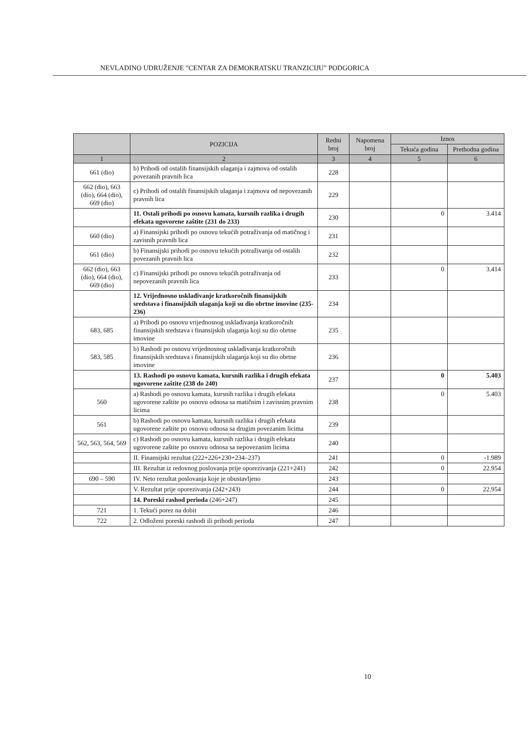NEVLADINO UDRUŽENJE "CENTAR ZA DEMOKRATSKU TRANZICIJU" PODGORICA
| | POZICIJA | Redni broj | Napomena broj | Iznos | |
| --- | --- | --- | --- | --- | --- |
| | | | | Tekuća godina | Prethodna godina |
| 1 | 2 | 3 | 4 | 5 | 6 |
| 661 (dio) | b) Prihodi od ostalih finansijskih ulaganja i zajmova od ostalih povezanih pravnih lica | 228 | | | |
| 662 (dio), 663 (dio), 664 (dio), 669 (dio) | c) Prihodi od ostalih finansijskih ulaganja i zajmova od nepovezanih pravnih lica | 229 | | | |
| | 11. Ostali prihodi po osnovu kamata, kursnih razlika i drugih efekata ugovorene zaštite (231 do 233) | 230 | | 0 | 3.414 |
| 660 (dio) | a) Finansijski prihodi po osnovu tekućih potraživanja od matičnog i zavisnih pravnih lica | 231 | | | |
| 661 (dio) | b) Finansijski prihodi po osnovu tekućih potraživanja od ostalih povezanih pravnih lica | 232 | | | |
| 662 (dio), 663 (dio), 664 (dio), 669 (dio) | c) Finansijski prihodi po osnovu tekućih potraživanja od nepovezanih pravnih lica | 233 | | 0 | 3.414 |
| | 12. Vrijednosno usklađivanje kratkoročnih finansijskih sredstava i finansijskih ulaganja koji su dio obrtne imovine (235- 236) | 234 | | | |
| 683, 685 | a) Prihodi po osnovu vrijednosnog usklađivanja kratkoročnih finansijskih sredstava i finansijskih ulaganja koji su dio obrtne imovine | 235 | | | |
| 583, 585 | b) Rashodi po osnovu vrijednosnog usklađivanja kratkoročnih finansijskih sredstava i finansijskih ulaganja koji su dio obrtne imovine | 236 | | | |
| | 13. Rashodi po osnovu kamata, kursnih razlika i drugih efekata ugovorene zaštite (238 do 240) | 237 | | 0 | 5.403 |
| 560 | a) Rashodi po osnovu kamata, kursnih razlika i drugih efekata ugovorene zaštite po osnovu odnosa sa matičnim i zavisnim pravnim licima | 238 | | 0 | 5.403 |
| 561 | b) Rashodi po osnovu kamata, kursnih razlika i drugih efekata ugovorene zaštite po osnovu odnosa sa drugim povezanim licima | 239 | | | |
| 562, 563, 564, 569 | c) Rashodi po osnovu kamata, kursnih razlika i drugih efekata ugovorene zaštite po osnovu odnosa sa nepovezanim licima | 240 | | | |
| | II. Finansijski rezultat (222+226+230+234–237) | 241 | | 0 | -1.989 |
| | III. Rezultat iz redovnog poslovanja prije oporezivanja (221+241) | 242 | | 0 | 22.954 |
| 690 – 590 | IV. Neto rezultat poslovanja koje je obustavljeno | 243 | | | |
| | V. Rezultat prije oporezivanja (242+243) | 244 | | 0 | 22.954 |
| | 14. Poreski rashod perioda (246+247) | 245 | | | |
| 721 | 1. Tekući porez na dobit | 246 | | | |
| 722 | 2. Odloženi poreski rashodi ili prihodi perioda | 247 | | | |
10